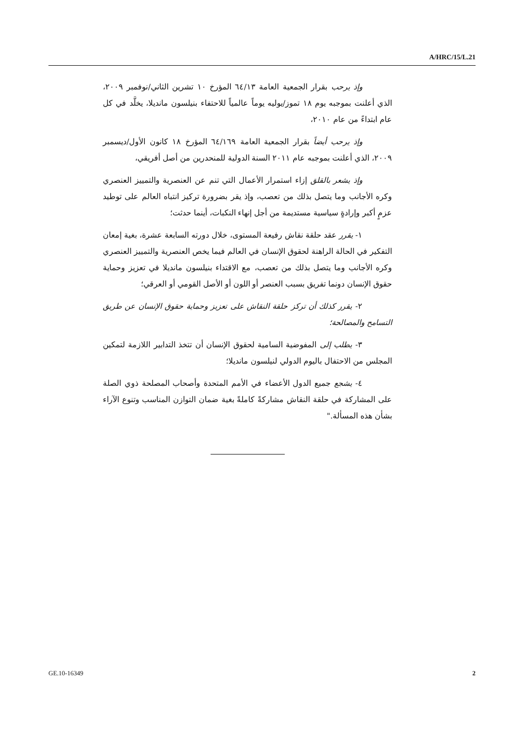A/HRC/15/L.21
وإذ يرحب بقرار الجمعية العامة ٦٤/١٣ المؤرخ ١٠ تشرين الثاني/نوفمبر ٢٠٠٩، الذي أعلنت بموجبه يوم ١٨ تموز/يوليه يوماً عالمياً للاحتفاء بنيلسون مانديلا، يخلَّد في كل عام ابتداءً من عام ٢٠١٠،
وإذ يرحب أيضاً بقرار الجمعية العامة ٦٤/١٦٩ المؤرخ ١٨ كانون الأول/ديسمبر ٢٠٠٩، الذي أعلنت بموجبه عام ٢٠١١ السنة الدولية للمنحدرين من أصل أفريقي،
وإذ يشعر بالقلق إزاء استمرار الأعمال التي تنم عن العنصرية والتمييز العنصري وكره الأجانب وما يتصل بذلك من تعصب، وإذ يقر بضرورة تركيز انتباه العالم على توطيد عزمٍ أكبر وإرادةٍ سياسية مستديمة من أجل إنهاء النكبات، أينما حدثت؛
١- يقرر عقد حلقة نقاش رفيعة المستوى، خلال دورته السابعة عشرة، بغية إمعان التفكير في الحالة الراهنة لحقوق الإنسان في العالم فيما يخص العنصرية والتمييز العنصري وكره الأجانب وما يتصل بذلك من تعصب، مع الاقتداء بنيلسون مانديلا في تعزيز وحماية حقوق الإنسان دونما تفريق بسبب العنصر أو اللون أو الأصل القومي أو العرقي؛
٢- يقرر كذلك أن تركز حلقة النقاش على تعزيز وحماية حقوق الإنسان عن طريق التسامح والمصالحة؛
٣- يطلب إلى المفوضية السامية لحقوق الإنسان أن تتخذ التدابير اللازمة لتمكين المجلس من الاحتفال باليوم الدولي لنيلسون مانديلا؛
٤- يشجع جميع الدول الأعضاء في الأمم المتحدة وأصحاب المصلحة ذوي الصلة على المشاركة في حلقة النقاش مشاركةً كاملةً بغية ضمان التوازن المناسب وتنوع الآراء بشأن هذه المسألة."
GE.10-16349 2